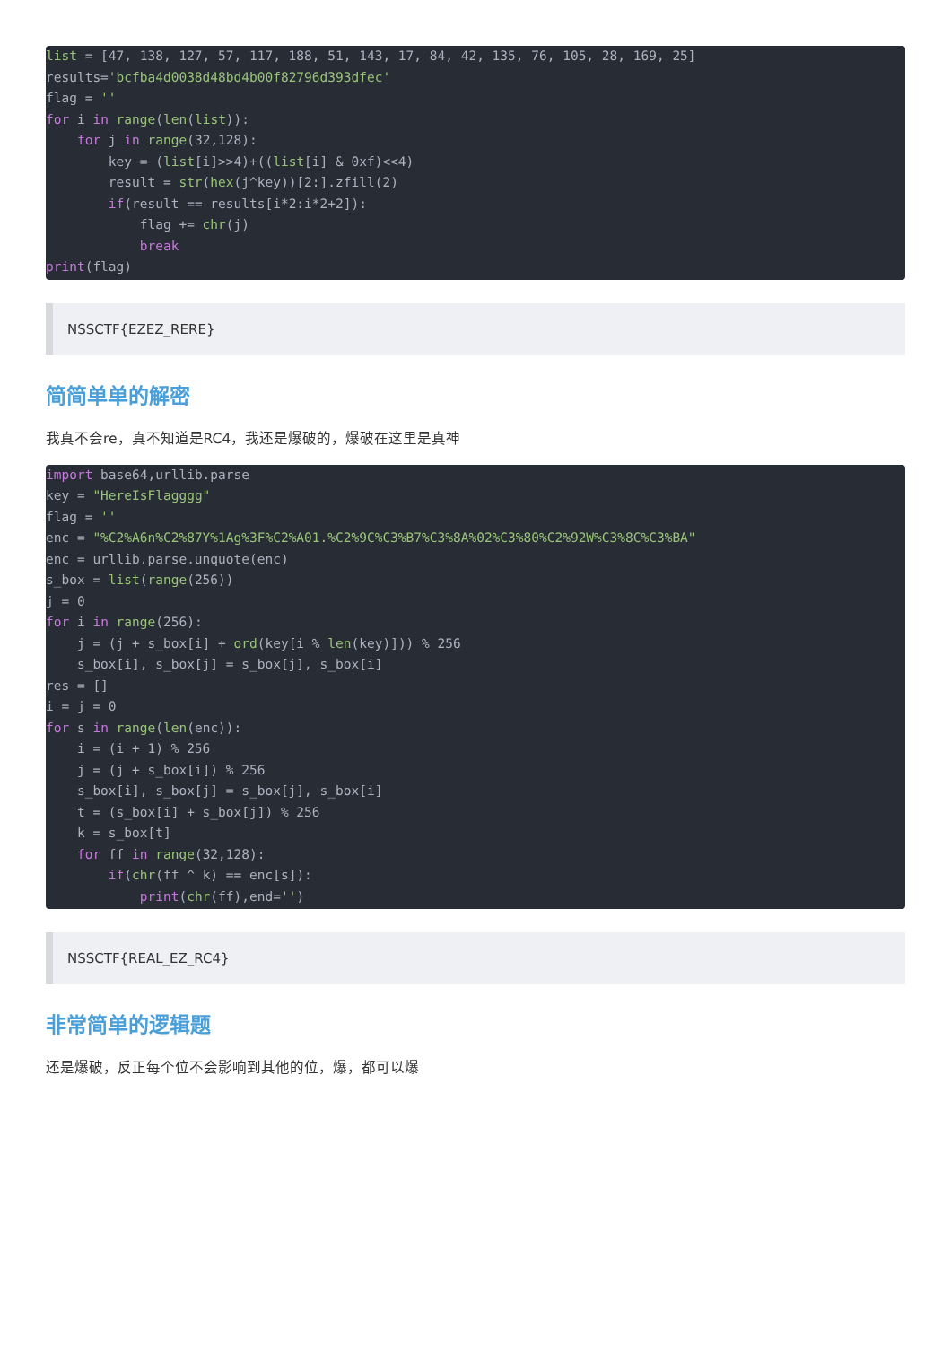list = [47, 138, 127, 57, 117, 188, 51, 143, 17, 84, 42, 135, 76, 105, 28, 169, 25]
results='bcfba4d0038d48bd4b00f82796d393dfec'
flag = ''
for i in range(len(list)):
    for j in range(32,128):
        key = (list[i]>>4)+((list[i] & 0xf)<<4)
        result = str(hex(j^key))[2:].zfill(2)
        if(result == results[i*2:i*2+2]):
            flag += chr(j)
            break
print(flag)
NSSCTF{EZEZ_RERE}
简简单单的解密
我真不会re，真不知道是RC4，我还是爆破的，爆破在这里是真神
import base64,urllib.parse
key = "HereIsFlagggg"
flag = ''
enc = "%C2%A6n%C2%87Y%1Ag%3F%C2%A01.%C2%9C%C3%B7%C3%8A%02%C3%80%C2%92W%C3%8C%C3%BA"
enc = urllib.parse.unquote(enc)
s_box = list(range(256))
j = 0
for i in range(256):
    j = (j + s_box[i] + ord(key[i % len(key)])) % 256
    s_box[i], s_box[j] = s_box[j], s_box[i]
res = []
i = j = 0
for s in range(len(enc)):
    i = (i + 1) % 256
    j = (j + s_box[i]) % 256
    s_box[i], s_box[j] = s_box[j], s_box[i]
    t = (s_box[i] + s_box[j]) % 256
    k = s_box[t]
    for ff in range(32,128):
        if(chr(ff ^ k) == enc[s]):
            print(chr(ff),end='')
NSSCTF{REAL_EZ_RC4}
非常简单的逻辑题
还是爆破，反正每个位不会影响到其他的位，爆，都可以爆